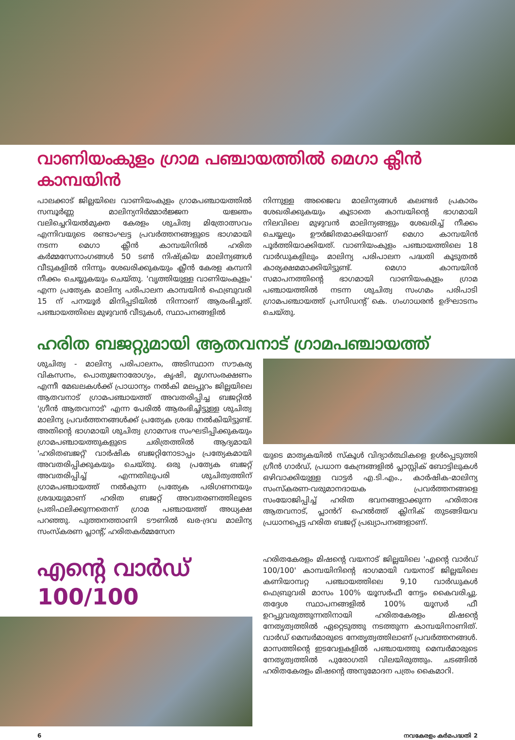വാണിയംകുളം ഗ്രാമ പഞ്ചായത്തിൽ മെഗാ ക്ലീൻ കാമ്പയിൻ
പാലക്കാട് ജില്ലയിലെ വാണിയംകുളം ഗ്രാമപഞ്ചായത്തിൽ സമ്പൂർണ്ണ മാലിന്യനിർമ്മാർജ്ജന യജ്ഞം വലിച്ചെറിയൽമുക്ത കേരളം ശുചിത്വ മിത്രോത്സവം എന്നിവയുടെ രണ്ടാംഘട്ട പ്രവർത്തനങ്ങളുടെ ഭാഗമായി നടന്ന മെഗാ ക്ലീൻ കാമ്പയിനിൽ ഹരിത കർമ്മസേനാംഗങ്ങൾ 50 ടൺ നിഷ്ക്രിയ മാലിന്യങ്ങൾ വീടുകളിൽ നിന്നും ശേഖരിക്കുകയും ക്ലീൻ കേരള കമ്പനി നീക്കം ചെയ്യുകയും ചെയ്തു. 'വൃത്തിയുള്ള വാണിയംകുളം' എന്ന പ്രത്യേക മാലിന്യ പരിപാലന കാമ്പയിൻ ഫെബ്രുവരി 15 ന് പനയൂർ മിനിപ്പടിയിൽ നിന്നാണ് ആരംഭിച്ചത്. പഞ്ചായത്തിലെ മുഴുവൻ വീടുകൾ, സ്ഥാപനങ്ങളിൽ
നിന്നുള്ള അജൈവ മാലിന്യങ്ങൾ കലണ്ടർ പ്രകാരം ശേഖരിക്കുകയും കൂടാതെ കാമ്പയിന്റെ ഭാഗമായി നിലവിലെ മുഴുവൻ മാലിന്യങ്ങളും ശേഖരിച്ച് നീക്കം ചെയ്യലും ഊർജിതമാക്കിയാണ് മെഗാ കാമ്പയിൻ പൂർത്തിയാക്കിയത്. വാണിയംകുളം പഞ്ചായത്തിലെ 18 വാർഡുകളിലും മാലിന്യ പരിപാലന പദ്ധതി കൂടുതൽ കാര്യക്ഷമമാക്കിയിട്ടുണ്ട്. മെഗാ കാമ്പയിൻ സമാപനത്തിന്റെ ഭാഗമായി വാണിയംകുളം ഗ്രാമ പഞ്ചായത്തിൽ നടന്ന ശുചിത്വ സംഗമം പരിപാടി ഗ്രാമപഞ്ചായത്ത് പ്രസിഡന്റ് കെ. ഗംഗാധരൻ ഉദ്ഘാടനം ചെയ്തു.
ഹരിത ബജറ്റുമായി ആതവനാട് ഗ്രാമപഞ്ചായത്ത്
ശുചിത്വ - മാലിന്യ പരിപാലനം, അടിസ്ഥാന സൗകര്യ വികസനം, പൊതുജനാരോഗ്യം, കൃഷി, മൃഗസംരക്ഷണം എന്നീ മേഖലകൾക്ക് പ്രാധാന്യം നൽകി മലപ്പുറം ജില്ലയിലെ ആതവനാട് ഗ്രാമപഞ്ചായത്ത് അവതരിപ്പിച്ച ബജറ്റിൽ 'ഗ്രീൻ ആതവനാട്' എന്ന പേരിൽ ആരംഭിച്ചിട്ടുള്ള ശുചിത്വ മാലിന്യ പ്രവർത്തനങ്ങൾക്ക് പ്രത്യേക ശ്രദ്ധ നൽകിയിട്ടുണ്ട്. അതിന്റെ ഭാഗമായി ശുചിത്വ ഗ്രാമസഭ സംഘടിപ്പിക്കുകയും ഗ്രാമപഞ്ചായത്തുകളുടെ ചരിത്രത്തിൽ ആദ്യമായി 'ഹരിതബജറ്റ്' വാർഷിക ബജറ്റിനോടാപ്പം പ്രത്യേകമായി അവതരിപ്പിക്കുകയും ചെയ്തു. ഒരു പ്രത്യേക ബജറ്റ് അവതരിപ്പിച്ച് എന്നതിലുപരി ശുചിത്വത്തിന് ഗ്രാമപഞ്ചായത്ത് നൽകുന്ന പ്രത്യേക പരിഗണനയും ശ്രദ്ധയുമാണ് ഹരിത ബജറ്റ് അവതരണത്തിലൂടെ പ്രതിഫലിക്കുന്നതെന്ന് ഗ്രാമ പഞ്ചായത്ത് അധ്യക്ഷ പറഞ്ഞു. പുത്തനത്താണി ടൗണിൽ ഖര-ദ്രവ മാലിന്യ സംസ്കരണ പ്ലാന്റ്, ഹരിതകർമ്മസേന
യുടെ മാതൃകയിൽ സ്കൂൾ വിദ്യാർത്ഥികളെ ഉൾപ്പെടുത്തി ഗ്രീൻ ഗാർഡ്, പ്രധാന കേന്ദ്രങ്ങളിൽ പ്ലാസ്റ്റിക് ബോട്ടിലുകൾ ഒഴിവാക്കിയുള്ള വാട്ടർ എ.ടി.എം., കാർഷിക-മാലിന്യ സംസ്കരണ-വരുമാനദായക പ്രവർത്തനങ്ങളെ സംയോജിപ്പിച്ച് ഹരിത ഭവനങ്ങളാക്കുന്ന ഹരിതാഭ ആതവനാട്, പ്ലാൻറ് ഹെൽത്ത് ക്ലിനിക് തുടങ്ങിയവ പ്രധാനപ്പെട്ട ഹരിത ബജറ്റ് പ്രഖ്യാപനങ്ങളാണ്.
എന്റെ വാർഡ് 100/100
ഹരിതകേരളം മിഷന്റെ വയനാട് ജില്ലയിലെ 'എന്റെ വാർഡ് 100/100' കാമ്പയിനിന്റെ ഭാഗമായി വയനാട് ജില്ലയിലെ കണിയാമ്പറ്റ പഞ്ചായത്തിലെ 9,10 വാർഡുകൾ ഫെബ്രുവരി മാസം 100% യൂസർഫീ നേട്ടം കൈവരിച്ചു. തദ്ദേശ സ്ഥാപനങ്ങളിൽ 100% യൂസർ ഫീ ഉറപ്പുവരുത്തുന്നതിനായി ഹരിതകേരളം മിഷന്റെ നേതൃത്വത്തിൽ ഏറ്റെടുത്തു നടത്തുന്ന കാമ്പയിനാണിത്. വാർഡ് മെമ്പർമാരുടെ നേതൃത്വത്തിലാണ് പ്രവർത്തനങ്ങൾ. മാസത്തിന്റെ ഇടവേളകളിൽ പഞ്ചായത്തു മെമ്പർമാരുടെ നേതൃത്വത്തിൽ പുരോഗതി വിലയിരുത്തും. ചടങ്ങിൽ ഹരിതകേരളം മിഷന്റെ അനുമോദന പത്രം കൈമാറി.
6 നവകേരളം കർമപദ്ധതി 2